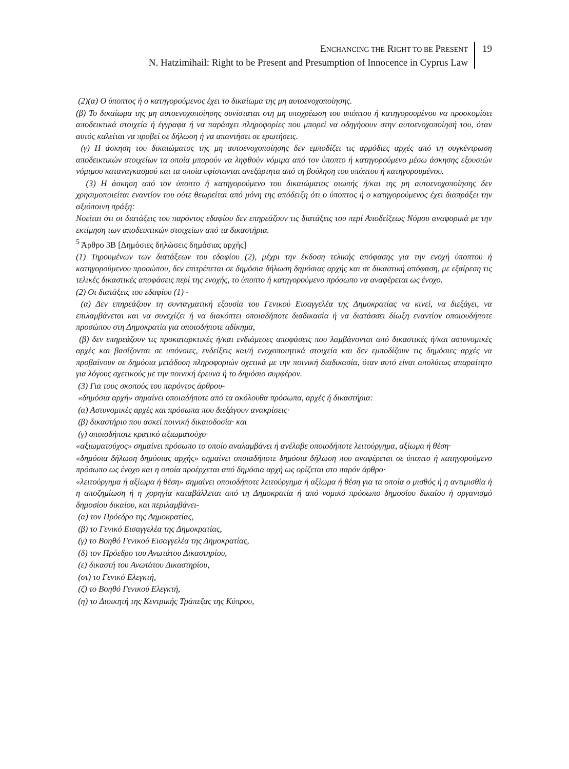ENCHANCING THE RIGHT TO BE PRESENT
N. Hatzimihail: Right to be Present and Presumption of Innocence in Cyprus Law
19
(2)(α) Ο ύποπτος ή ο κατηγορούμενος έχει το δικαίωμα της μη αυτοενοχοποίησης.
(β) Το δικαίωμα της μη αυτοενοχοποίησης συνίσταται στη μη υποχρέωση του υπόπτου ή κατηγορουμένου να προσκομίσει αποδεικτικά στοιχεία ή έγγραφα ή να παράσχει πληροφορίες που μπορεί να οδηγήσουν στην αυτοενοχοποίησή του, όταν αυτός καλείται να προβεί σε δήλωση ή να απαντήσει σε ερωτήσεις.
(γ) Η άσκηση του δικαιώματος της μη αυτοενοχοποίησης δεν εμποδίζει τις αρμόδιες αρχές από τη συγκέντρωση αποδεικτικών στοιχείων τα οποία μπορούν να ληφθούν νόμιμα από τον ύποπτο ή κατηγορούμενο μέσω άσκησης εξουσιών νόμιμου καταναγκασμού και τα οποία υφίστανται ανεξάρτητα από τη βούληση του υπόπτου ή κατηγορουμένου.
(3) Η άσκηση από τον ύποπτο ή κατηγορούμενο του δικαιώματος σιωπής ή/και της μη αυτοενοχοποίησης δεν χρησιμοποιείται εναντίον του ούτε θεωρείται από μόνη της απόδειξη ότι ο ύποπτος ή ο κατηγορούμενος έχει διαπράξει την αξιόποινη πράξη:
Νοείται ότι οι διατάξεις του παρόντος εδαφίου δεν επηρεάζουν τις διατάξεις του περί Αποδείξεως Νόμου αναφορικά με την εκτίμηση των αποδεικτικών στοιχείων από τα δικαστήρια.
<sup>5</sup> Άρθρο 3Β [Δημόσιες δηλώσεις δημόσιας αρχής]
(1) Τηρουμένων των διατάξεων του εδαφίου (2), μέχρι την έκδοση τελικής απόφασης για την ενοχή ύποπτου ή κατηγορούμενου προσώπου, δεν επιτρέπεται σε δημόσια δήλωση δημόσιας αρχής και σε δικαστική απόφαση, με εξαίρεση τις τελικές δικαστικές αποφάσεις περί της ενοχής, το ύποπτο ή κατηγορούμενο πρόσωπο να αναφέρεται ως ένοχο.
(2) Οι διατάξεις του εδαφίου (1) -
(α) Δεν επηρεάζουν τη συνταγματική εξουσία του Γενικού Εισαγγελέα της Δημοκρατίας να κινεί, να διεξάγει, να επιλαμβάνεται και να συνεχίζει ή να διακόπτει οποιαδήποτε διαδικασία ή να διατάσσει δίωξη εναντίον οποιουδήποτε προσώπου στη Δημοκρατία για οποιοδήποτε αδίκημα,
(β) δεν επηρεάζουν τις προκαταρκτικές ή/και ενδιάμεσες αποφάσεις που λαμβάνονται από δικαστικές ή/και αστυνομικές αρχές και βασίζονται σε υπόνοιες, ενδείξεις και/ή ενοχοποιητικά στοιχεία και δεν εμποδίζουν τις δημόσιες αρχές να προβαίνουν σε δημόσια μετάδοση πληροφοριών σχετικά με την ποινική διαδικασία, όταν αυτό είναι απολύτως απαραίτητο για λόγους σχετικούς με την ποινική έρευνα ή το δημόσιο συμφέρον.
(3) Για τους σκοπούς του παρόντος άρθρου-
«δημόσια αρχή» σημαίνει οποιαδήποτε από τα ακόλουθα πρόσωπα, αρχές ή δικαστήρια:
(α) Αστυνομικές αρχές και πρόσωπα που διεξάγουν ανακρίσεις·
(β) δικαστήριο που ασκεί ποινική δικαιοδοσία· και
(γ) οποιοδήποτε κρατικό αξιωματούχο·
«αξιωματούχος» σημαίνει πρόσωπο το οποίο αναλαμβάνει ή ανέλαβε οποιοδήποτε λειτούργημα, αξίωμα ή θέση·
«δημόσια δήλωση δημόσιας αρχής» σημαίνει οποιαδήποτε δημόσια δήλωση που αναφέρεται σε ύποπτο ή κατηγορούμενο πρόσωπο ως ένοχο και η οποία προέρχεται από δημόσια αρχή ως ορίζεται στο παρόν άρθρο·
«λειτούργημα ή αξίωμα ή θέση» σημαίνει οποιοδήποτε λειτούργημα ή αξίωμα ή θέση για τα οποία ο μισθός ή η αντιμισθία ή η αποζημίωση ή η χορηγία καταβάλλεται από τη Δημοκρατία ή από νομικό πρόσωπο δημοσίου δικαίου ή οργανισμό δημοσίου δικαίου, και περιλαμβάνει-
(α) τον Πρόεδρο της Δημοκρατίας,
(β) το Γενικό Εισαγγελέα της Δημοκρατίας,
(γ) το Βοηθό Γενικού Εισαγγελέα της Δημοκρατίας,
(δ) τον Πρόεδρο του Ανωτάτου Δικαστηρίου,
(ε) δικαστή του Ανωτάτου Δικαστηρίου,
(στ) το Γενικό Ελεγκτή,
(ζ) το Βοηθό Γενικού Ελεγκτή,
(η) το Διοικητή της Κεντρικής Τράπεζας της Κύπρου,